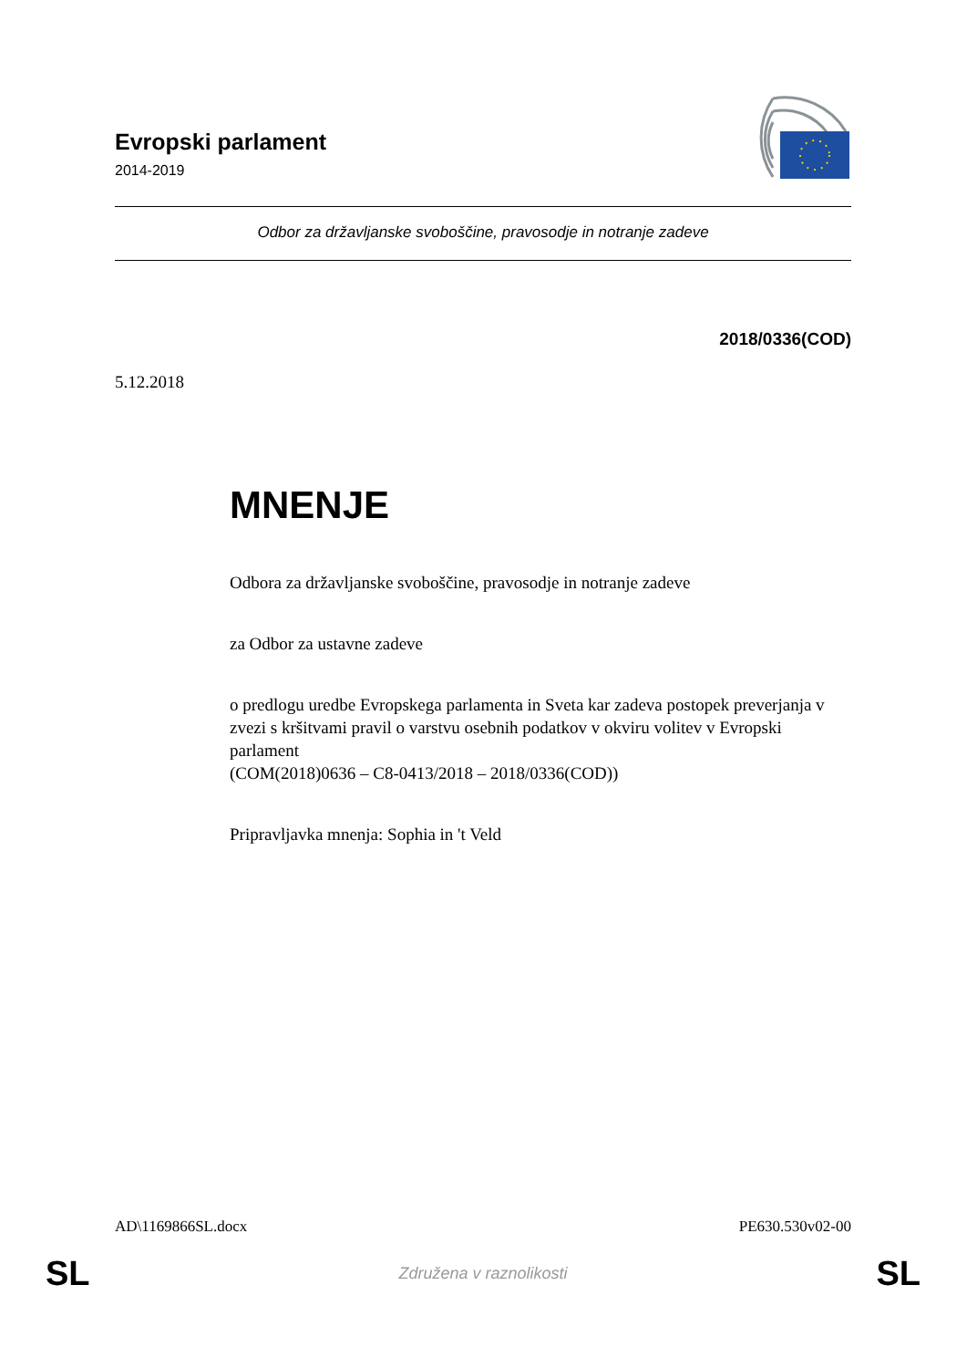Evropski parlament
2014-2019
Odbor za državljanske svoboščine, pravosodje in notranje zadeve
2018/0336(COD)
5.12.2018
MNENJE
Odbora za državljanske svoboščine, pravosodje in notranje zadeve
za Odbor za ustavne zadeve
o predlogu uredbe Evropskega parlamenta in Sveta kar zadeva postopek preverjanja v zvezi s kršitvami pravil o varstvu osebnih podatkov v okviru volitev v Evropski parlament
(COM(2018)0636 – C8-0413/2018 – 2018/0336(COD))
Pripravljavka mnenja: Sophia in 't Veld
AD\1169866SL.docx PE630.530v02-00
SL Združena v raznolikosti SL